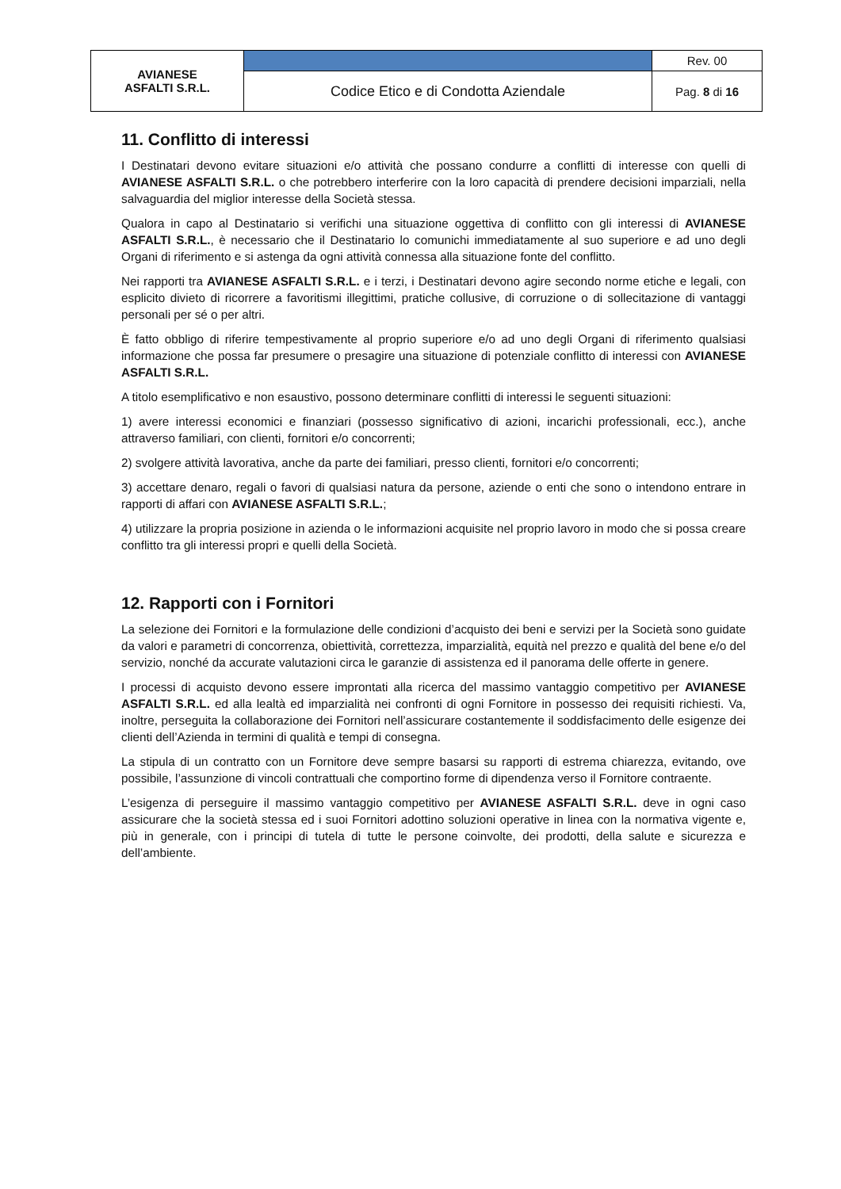| AVIANESE ASFALTI S.R.L. | | Rev. 00 |
| | Codice Etico e di Condotta Aziendale | Pag. 8 di 16 |
11. Conflitto di interessi
I Destinatari devono evitare situazioni e/o attività che possano condurre a conflitti di interesse con quelli di AVIANESE ASFALTI S.R.L. o che potrebbero interferire con la loro capacità di prendere decisioni imparziali, nella salvaguardia del miglior interesse della Società stessa.
Qualora in capo al Destinatario si verifichi una situazione oggettiva di conflitto con gli interessi di AVIANESE ASFALTI S.R.L., è necessario che il Destinatario lo comunichi immediatamente al suo superiore e ad uno degli Organi di riferimento e si astenga da ogni attività connessa alla situazione fonte del conflitto.
Nei rapporti tra AVIANESE ASFALTI S.R.L. e i terzi, i Destinatari devono agire secondo norme etiche e legali, con esplicito divieto di ricorrere a favoritismi illegittimi, pratiche collusive, di corruzione o di sollecitazione di vantaggi personali per sé o per altri.
È fatto obbligo di riferire tempestivamente al proprio superiore e/o ad uno degli Organi di riferimento qualsiasi informazione che possa far presumere o presagire una situazione di potenziale conflitto di interessi con AVIANESE ASFALTI S.R.L.
A titolo esemplificativo e non esaustivo, possono determinare conflitti di interessi le seguenti situazioni:
1) avere interessi economici e finanziari (possesso significativo di azioni, incarichi professionali, ecc.), anche attraverso familiari, con clienti, fornitori e/o concorrenti;
2) svolgere attività lavorativa, anche da parte dei familiari, presso clienti, fornitori e/o concorrenti;
3) accettare denaro, regali o favori di qualsiasi natura da persone, aziende o enti che sono o intendono entrare in rapporti di affari con AVIANESE ASFALTI S.R.L.;
4) utilizzare la propria posizione in azienda o le informazioni acquisite nel proprio lavoro in modo che si possa creare conflitto tra gli interessi propri e quelli della Società.
12. Rapporti con i Fornitori
La selezione dei Fornitori e la formulazione delle condizioni d’acquisto dei beni e servizi per la Società sono guidate da valori e parametri di concorrenza, obiettività, correttezza, imparzialità, equità nel prezzo e qualità del bene e/o del servizio, nonché da accurate valutazioni circa le garanzie di assistenza ed il panorama delle offerte in genere.
I processi di acquisto devono essere improntati alla ricerca del massimo vantaggio competitivo per AVIANESE ASFALTI S.R.L. ed alla lealtà ed imparzialità nei confronti di ogni Fornitore in possesso dei requisiti richiesti. Va, inoltre, perseguita la collaborazione dei Fornitori nell’assicurare costantemente il soddisfacimento delle esigenze dei clienti dell’Azienda in termini di qualità e tempi di consegna.
La stipula di un contratto con un Fornitore deve sempre basarsi su rapporti di estrema chiarezza, evitando, ove possibile, l’assunzione di vincoli contrattuali che comportino forme di dipendenza verso il Fornitore contraente.
L’esigenza di perseguire il massimo vantaggio competitivo per AVIANESE ASFALTI S.R.L. deve in ogni caso assicurare che la società stessa ed i suoi Fornitori adottino soluzioni operative in linea con la normativa vigente e, più in generale, con i principi di tutela di tutte le persone coinvolte, dei prodotti, della salute e sicurezza e dell’ambiente.